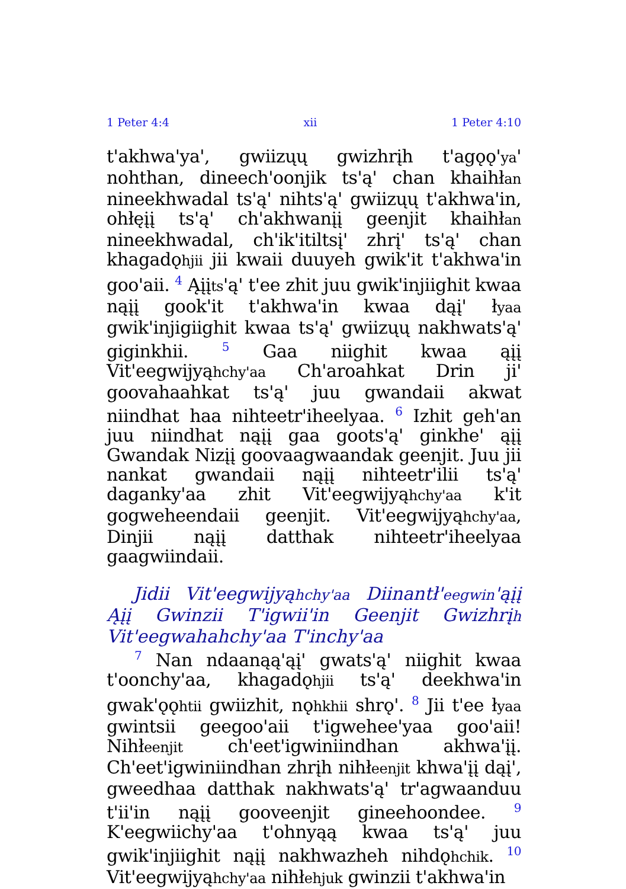1 Peter 4:4 xii 1 Peter 4:10
t'akhwa'ya', gwiizųų gwizhrįh t'agǫǫ'ya' nohthan, dineech'oonjik ts'ą' chan khaihłan nineekhwadal ts'ą' nihts'ą' gwiizųų t'akhwa'in, ohłęįį ts'ą' ch'akhwanįį geenjit khaihłan nineekhwadal, ch'ik'itiltsį' zhrį' ts'ą' chan khagadǫhjii jii kwaii duuyeh gwik'it t'akhwa'in goo'aii. <sup>4</sup> Ąįįts'ą' t'ee zhit juu gwik'injiighit kwaa nąįį gook'it t'akhwa'in kwaa dąį' łyaa gwik'injigiighit kwaa ts'ą' gwiizųų nakhwats'ą' giginkhii. <sup>5</sup> Gaa niighit kwaa ąįį Vit'eegwijyąhchy'aa Ch'aroahkat Drin ji' goovahaahkat ts'ą' juu gwandaii akwat niindhat haa nihteetr'iheelyaa. <sup>6</sup> Izhit geh'an juu niindhat nąįį gaa goots'ą' ginkhe' ąįį Gwandak Nizįį goovaagwaandak geenjit. Juu jii nankat gwandaii nąįį nihteetr'ilii ts'ą' daganky'aa zhit Vit'eegwijyąhchy'aa k'it gogweheendaii geenjit. Vit'eegwijyąhchy'aa, Dinjii nąįį datthak nihteetr'iheelyaa gaagwiindaii.
Jidii Vit'eegwijyąhchy'aa Diinantł'eegwin'ąįį Ąįį Gwinzii T'igwii'in Geenjit Gwizhrįh Vit'eegwahahchy'aa T'inchy'aa
<sup>7</sup> Nan ndaanąą'ąį' gwats'ą' niighit kwaa t'oonchy'aa, khagadǫhjii ts'ą' deekhwa'in gwak'ǫǫhtii gwiizhit, nǫhkhii shrǫ'. <sup>8</sup> Jii t'ee łyaa gwintsii geegoo'aii t'igwehee'yaa goo'aii! Nihłeenjit ch'eet'igwiniindhan akhwa'įį. Ch'eet'igwiniindhan zhrįh nihłeenjit khwa'įį dąį', gweedhaa datthak nakhwats'ą' tr'agwaanduu t'ii'in nąįį gooveenjit gineehoondee. <sup>9</sup> K'eegwiichy'aa t'ohnyąą kwaa ts'ą' juu gwik'injiighit nąįį nakhwazheh nihdǫhchik. <sup>10</sup> Vit'eegwijyąhchy'aa nihłehjuk gwinzii t'akhwa'in